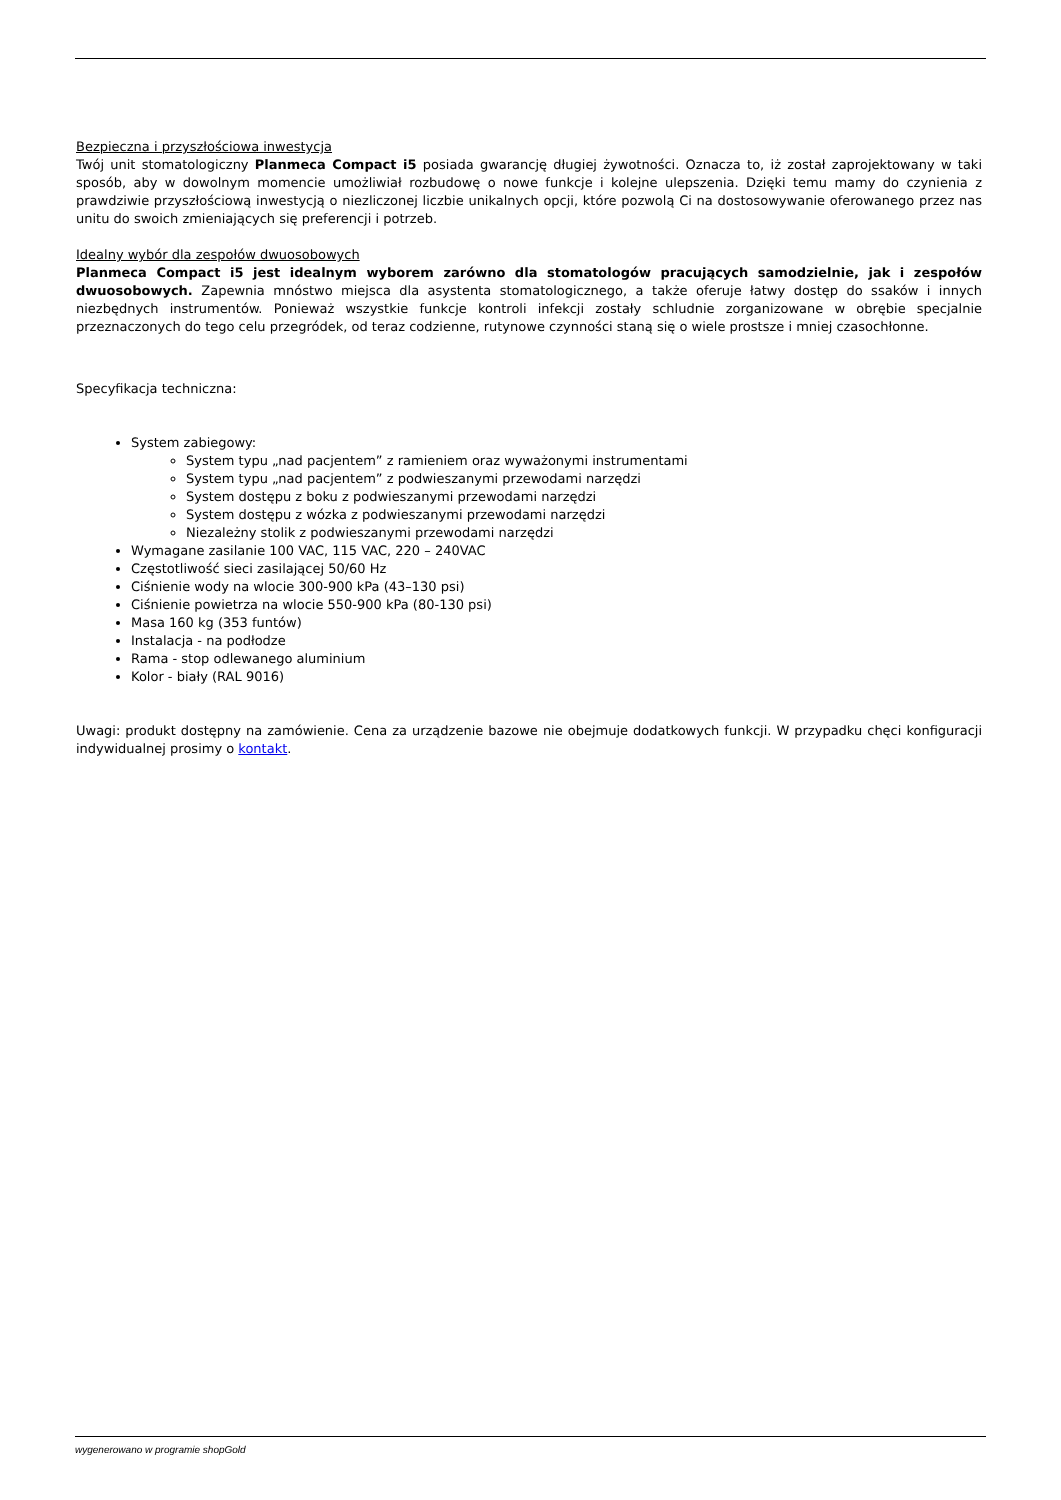Bezpieczna i przyszłościowa inwestycja
Twój unit stomatologiczny Planmeca Compact i5 posiada gwarancję długiej żywotności. Oznacza to, iż został zaprojektowany w taki sposób, aby w dowolnym momencie umożliwiał rozbudowę o nowe funkcje i kolejne ulepszenia. Dzięki temu mamy do czynienia z prawdziwie przyszłościową inwestycją o niezliczonej liczbie unikalnych opcji, które pozwolą Ci na dostosowywanie oferowanego przez nas unitu do swoich zmieniających się preferencji i potrzeb.
Idealny wybór dla zespołów dwuosobowych
Planmeca Compact i5 jest idealnym wyborem zarówno dla stomatologów pracujących samodzielnie, jak i zespołów dwuosobowych. Zapewnia mnóstwo miejsca dla asystenta stomatologicznego, a także oferuje łatwy dostęp do ssaków i innych niezbędnych instrumentów. Ponieważ wszystkie funkcje kontroli infekcji zostały schludnie zorganizowane w obrębie specjalnie przeznaczonych do tego celu przegródek, od teraz codzienne, rutynowe czynności staną się o wiele prostsze i mniej czasochłonne.
Specyfikacja techniczna:
System zabiegowy:
System typu „nad pacjentem” z ramieniem oraz wyważonymi instrumentami
System typu „nad pacjentem” z podwieszanymi przewodami narzędzi
System dostępu z boku z podwieszanymi przewodami narzędzi
System dostępu z wózka z podwieszanymi przewodami narzędzi
Niezależny stolik z podwieszanymi przewodami narzędzi
Wymagane zasilanie 100 VAC, 115 VAC, 220 – 240VAC
Częstotliwość sieci zasilającej 50/60 Hz
Ciśnienie wody na wlocie 300-900 kPa (43–130 psi)
Ciśnienie powietrza na wlocie 550-900 kPa (80-130 psi)
Masa 160 kg (353 funtów)
Instalacja - na podłodze
Rama - stop odlewanego aluminium
Kolor - biały (RAL 9016)
Uwagi: produkt dostępny na zamówienie. Cena za urządzenie bazowe nie obejmuje dodatkowych funkcji. W przypadku chęci konfiguracji indywidualnej prosimy o kontakt.
wygenerowano w programie shopGold